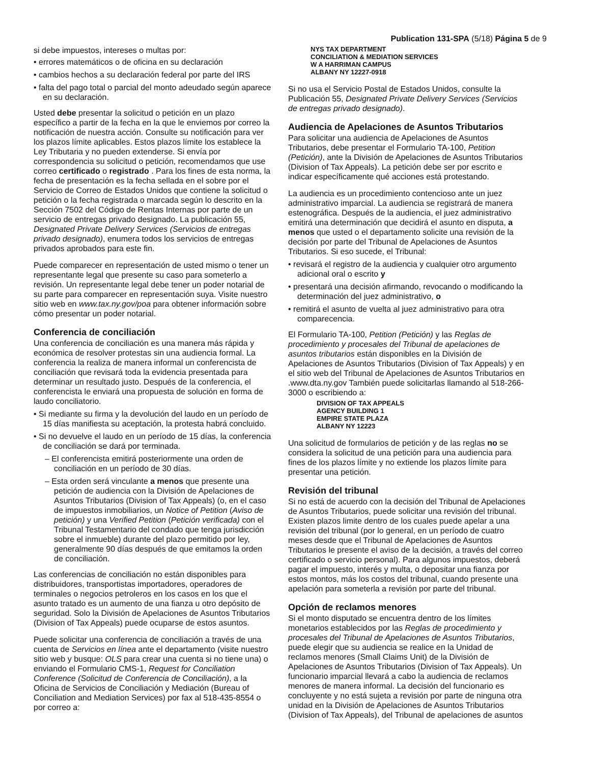Publication 131-SPA (5/18) Página 5 de 9
si debe impuestos, intereses o multas por:
• errores matemáticos o de oficina en su declaración
• cambios hechos a su declaración federal por parte del IRS
• falta del pago total o parcial del monto adeudado según aparece en su declaración.
Usted debe presentar la solicitud o petición en un plazo específico a partir de la fecha en la que le enviemos por correo la notificación de nuestra acción. Consulte su notificación para ver los plazos límite aplicables. Estos plazos límite los establece la Ley Tributaria y no pueden extenderse. Si envía por correspondencia su solicitud o petición, recomendamos que use correo certificado o registrado . Para los fines de esta norma, la fecha de presentación es la fecha sellada en el sobre por el Servicio de Correo de Estados Unidos que contiene la solicitud o petición o la fecha registrada o marcada según lo descrito en la Sección 7502 del Código de Rentas Internas por parte de un servicio de entregas privado designado. La publicación 55, Designated Private Delivery Services (Servicios de entregas privado designado), enumera todos los servicios de entregas privados aprobados para este fin.
Puede comparecer en representación de usted mismo o tener un representante legal que presente su caso para someterlo a revisión. Un representante legal debe tener un poder notarial de su parte para comparecer en representación suya. Visite nuestro sitio web en www.tax.ny.gov/poa para obtener información sobre cómo presentar un poder notarial.
Conferencia de conciliación
Una conferencia de conciliación es una manera más rápida y económica de resolver protestas sin una audiencia formal. La conferencia la realiza de manera informal un conferencista de conciliación que revisará toda la evidencia presentada para determinar un resultado justo. Después de la conferencia, el conferencista le enviará una propuesta de solución en forma de laudo conciliatorio.
• Si mediante su firma y la devolución del laudo en un período de 15 días manifiesta su aceptación, la protesta habrá concluido.
• Si no devuelve el laudo en un período de 15 días, la conferencia de conciliación se dará por terminada.
– El conferencista emitirá posteriormente una orden de conciliación en un período de 30 días.
– Esta orden será vinculante a menos que presente una petición de audiencia con la División de Apelaciones de Asuntos Tributarios (Division of Tax Appeals) (o, en el caso de impuestos inmobiliarios, un Notice of Petition (Aviso de petición) y una Verified Petition (Petición verificada) con el Tribunal Testamentario del condado que tenga jurisdicción sobre el inmueble) durante del plazo permitido por ley, generalmente 90 días después de que emitamos la orden de conciliación.
Las conferencias de conciliación no están disponibles para distribuidores, transportistas importadores, operadores de terminales o negocios petroleros en los casos en los que el asunto tratado es un aumento de una fianza u otro depósito de seguridad. Solo la División de Apelaciones de Asuntos Tributarios (Division of Tax Appeals) puede ocuparse de estos asuntos.
Puede solicitar una conferencia de conciliación a través de una cuenta de Servicios en línea ante el departamento (visite nuestro sitio web y busque: OLS para crear una cuenta si no tiene una) o enviando el Formulario CMS-1, Request for Conciliation Conference (Solicitud de Conferencia de Conciliación), a la Oficina de Servicios de Conciliación y Mediación (Bureau of Conciliation and Mediation Services) por fax al 518-435-8554 o por correo a:
NYS TAX DEPARTMENT
CONCILIATION & MEDIATION SERVICES
W A HARRIMAN CAMPUS
ALBANY NY 12227-0918
Si no usa el Servicio Postal de Estados Unidos, consulte la Publicación 55, Designated Private Delivery Services (Servicios de entregas privado designado).
Audiencia de Apelaciones de Asuntos Tributarios
Para solicitar una audiencia de Apelaciones de Asuntos Tributarios, debe presentar el Formulario TA-100, Petition (Petición), ante la División de Apelaciones de Asuntos Tributarios (Division of Tax Appeals). La petición debe ser por escrito e indicar específicamente qué acciones está protestando.
La audiencia es un procedimiento contencioso ante un juez administrativo imparcial. La audiencia se registrará de manera estenográfica. Después de la audiencia, el juez administrativo emitirá una determinación que decidirá el asunto en disputa, a menos que usted o el departamento solicite una revisión de la decisión por parte del Tribunal de Apelaciones de Asuntos Tributarios. Si eso sucede, el Tribunal:
• revisará el registro de la audiencia y cualquier otro argumento adicional oral o escrito y
• presentará una decisión afirmando, revocando o modificando la determinación del juez administrativo, o
• remitirá el asunto de vuelta al juez administrativo para otra comparecencia.
El Formulario TA-100, Petition (Petición) y las Reglas de procedimiento y procesales del Tribunal de apelaciones de asuntos tributarios están disponibles en la División de Apelaciones de Asuntos Tributarios (Division of Tax Appeals) y en el sitio web del Tribunal de Apelaciones de Asuntos Tributarios en .www.dta.ny.gov También puede solicitarlas llamando al 518-266-3000 o escribiendo a:
DIVISION OF TAX APPEALS
AGENCY BUILDING 1
EMPIRE STATE PLAZA
ALBANY NY 12223
Una solicitud de formularios de petición y de las reglas no se considera la solicitud de una petición para una audiencia para fines de los plazos límite y no extiende los plazos límite para presentar una petición.
Revisión del tribunal
Si no está de acuerdo con la decisión del Tribunal de Apelaciones de Asuntos Tributarios, puede solicitar una revisión del tribunal. Existen plazos limite dentro de los cuales puede apelar a una revisión del tribunal (por lo general, en un período de cuatro meses desde que el Tribunal de Apelaciones de Asuntos Tributarios le presente el aviso de la decisión, a través del correo certificado o servicio personal). Para algunos impuestos, deberá pagar el impuesto, interés y multa, o depositar una fianza por estos montos, más los costos del tribunal, cuando presente una apelación para someterla a revisión por parte del tribunal.
Opción de reclamos menores
Si el monto disputado se encuentra dentro de los límites monetarios establecidos por las Reglas de procedimiento y procesales del Tribunal de Apelaciones de Asuntos Tributarios, puede elegir que su audiencia se realice en la Unidad de reclamos menores (Small Claims Unit) de la División de Apelaciones de Asuntos Tributarios (Division of Tax Appeals). Un funcionario imparcial llevará a cabo la audiencia de reclamos menores de manera informal. La decisión del funcionario es concluyente y no está sujeta a revisión por parte de ninguna otra unidad en la División de Apelaciones de Asuntos Tributarios (Division of Tax Appeals), del Tribunal de apelaciones de asuntos